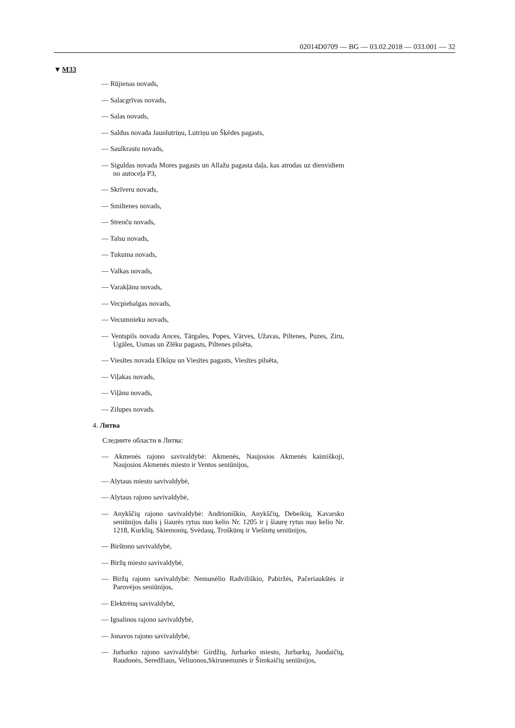02014D0709 — BG — 03.02.2018 — 033.001 — 32
▼M33
— Rūjienas novads,
— Salacgrīvas novads,
— Salas novads,
— Saldus novada Jaunlutriņu, Lutriņu un Šķēdes pagasts,
— Saulkrastu novads,
— Siguldas novada Mores pagasts un Allažu pagasta daļa, kas atrodas uz dienvidiem no autoceļa P3,
— Skrīveru novads,
— Smiltenes novads,
— Strenču novads,
— Talsu novads,
— Tukuma novads,
— Valkas novads,
— Varakļānu novads,
— Vecpiebalgas novads,
— Vecumnieku novads,
— Ventspils novada Ances, Tārgales, Popes, Vārves, Užavas, Piltenes, Puzes, Ziru, Ugāles, Usmas un Zlēku pagasts, Piltenes pilsēta,
— Viesītes novada Elkšņu un Viesītes pagasts, Viesītes pilsēta,
— Viļakas novads,
— Viļānu novads,
— Zilupes novads.
4. Литва
Следните области в Литва:
— Akmenės rajono savivaldybė: Akmenės, Naujosios Akmenės kaimiškoji, Naujosios Akmenės miesto ir Ventos seniūnijos,
— Alytaus miesto savivaldybė,
— Alytaus rajono savivaldybė,
— Anykščių rajono savivaldybė: Andrioniškio, Anykščių, Debeikių, Kavarsko seniūnijos dalis į šiaurės rytus nuo kelio Nr. 1205 ir į šiaurę rytus nuo kelio Nr. 1218, Kurklių, Skiemonių, Svėdasų, Troškūnų ir Viešintų seniūnijos,
— Birštono savivaldybė,
— Biržų miesto savivaldybė,
— Biržų rajono savivaldybė: Nemunėlio Radviliškio, Pabiržės, Pačeriaukštės ir Parovėjos seniūnijos,
— Elektrėnų savivaldybė,
— Ignalinos rajono savivaldybė,
— Jonavos rajono savivaldybė,
— Jurbarko rajono savivaldybė: Girdžių, Jurbarko miesto, Jurbarkų, Juodaičių, Raudonės, Seredžiaus, Veliuonos,Skirsnemunės ir Šimkaičių seniūnijos,